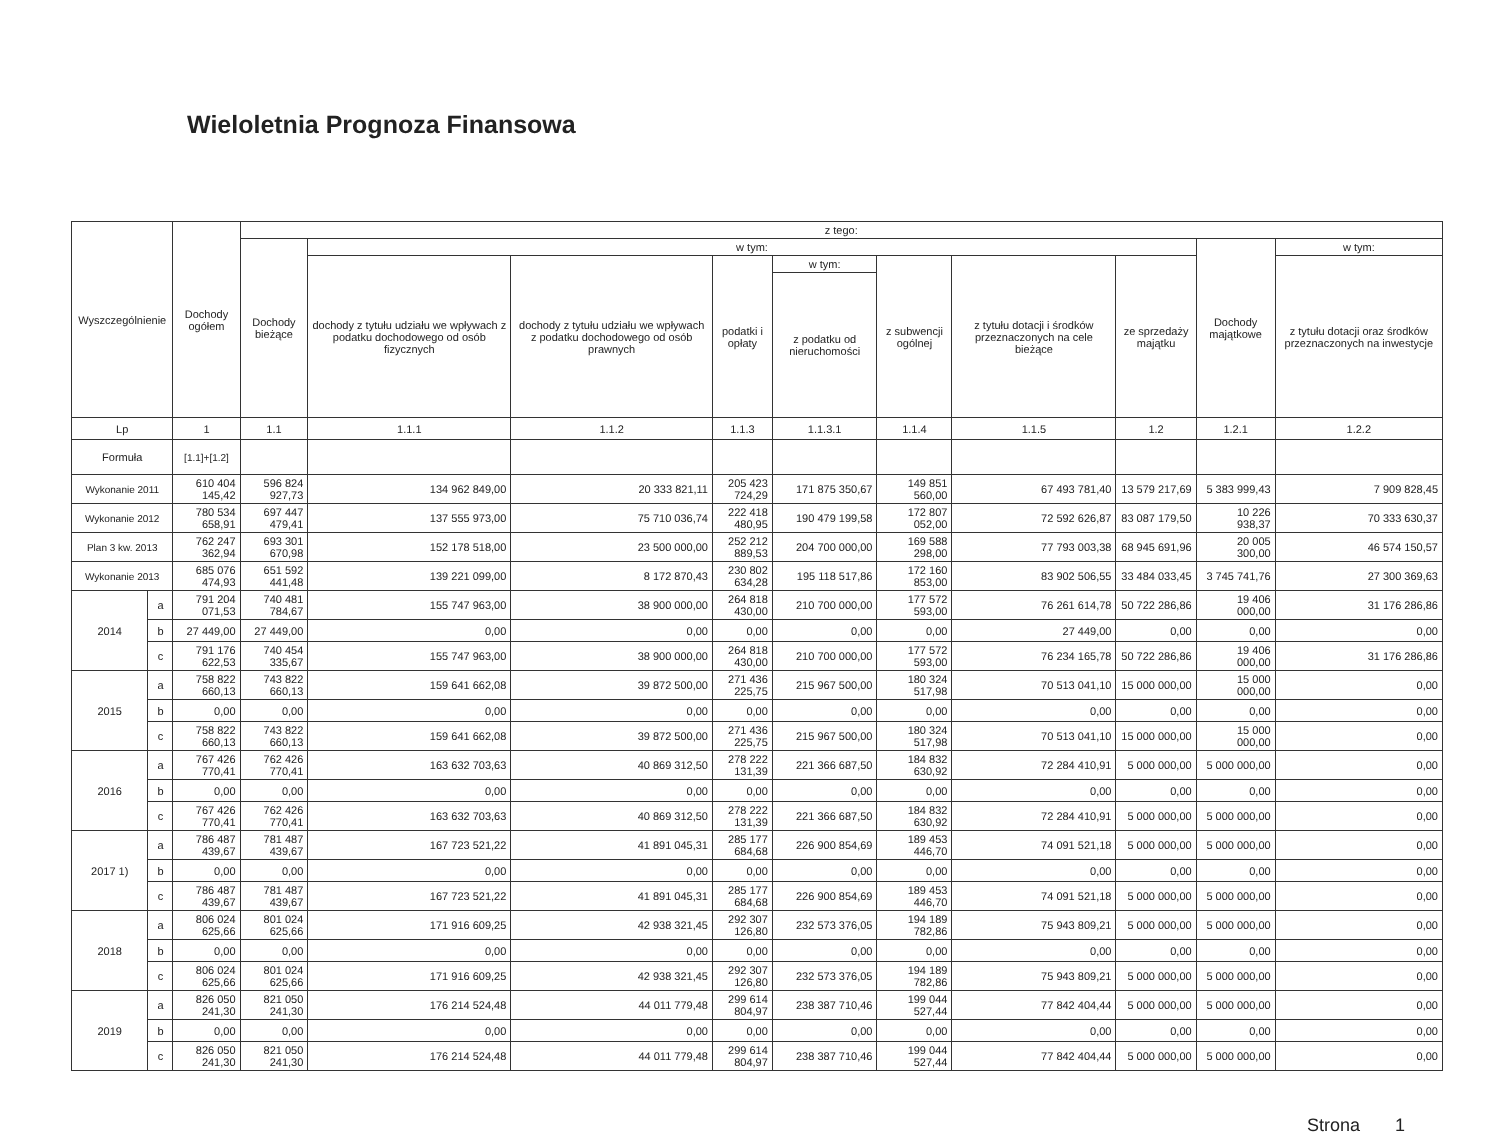Wieloletnia Prognoza Finansowa
| Wyszczególnienie | | Dochody ogółem | z tego: | | | | | | | | | |
| --- | --- | --- | --- | --- | --- | --- | --- | --- | --- | --- | --- | --- |
| | | | Dochody bieżące | w tym: | | | | | | | Dochody majątkowe | w tym: |
| | | | | dochody z tytułu udziału we wpływach z podatku dochodowego od osób fizycznych | dochody z tytułu udziału we wpływach z podatku dochodowego od osób prawnych | podatki i opłaty | w tym: | z subwencji ogólnej | z tytułu dotacji i środków przeznaczonych na cele bieżące | ze sprzedaży majątku | | z tytułu dotacji oraz środków przeznaczonych na inwestycje |
| | | | | | | | z podatku od nieruchomości | | | | | |
| Lp | | 1 | 1.1 | 1.1.1 | 1.1.2 | 1.1.3 | 1.1.3.1 | 1.1.4 | 1.1.5 | 1.2 | 1.2.1 | 1.2.2 |
| Formuła | | [1.1]+[1.2] | | | | | | | | | | |
| Wykonanie 2011 | | 610 404 145,42 | 596 824 927,73 | 134 962 849,00 | 20 333 821,11 | 205 423 724,29 | 171 875 350,67 | 149 851 560,00 | 67 493 781,40 | 13 579 217,69 | 5 383 999,43 | 7 909 828,45 |
| Wykonanie 2012 | | 780 534 658,91 | 697 447 479,41 | 137 555 973,00 | 75 710 036,74 | 222 418 480,95 | 190 479 199,58 | 172 807 052,00 | 72 592 626,87 | 83 087 179,50 | 10 226 938,37 | 70 333 630,37 |
| Plan 3 kw. 2013 | | 762 247 362,94 | 693 301 670,98 | 152 178 518,00 | 23 500 000,00 | 252 212 889,53 | 204 700 000,00 | 169 588 298,00 | 77 793 003,38 | 68 945 691,96 | 20 005 300,00 | 46 574 150,57 |
| Wykonanie 2013 | | 685 076 474,93 | 651 592 441,48 | 139 221 099,00 | 8 172 870,43 | 230 802 634,28 | 195 118 517,86 | 172 160 853,00 | 83 902 506,55 | 33 484 033,45 | 3 745 741,76 | 27 300 369,63 |
| 2014 | a | 791 204 071,53 | 740 481 784,67 | 155 747 963,00 | 38 900 000,00 | 264 818 430,00 | 210 700 000,00 | 177 572 593,00 | 76 261 614,78 | 50 722 286,86 | 19 406 000,00 | 31 176 286,86 |
| | b | 27 449,00 | 27 449,00 | 0,00 | 0,00 | 0,00 | 0,00 | 0,00 | 27 449,00 | 0,00 | 0,00 | 0,00 |
| | c | 791 176 622,53 | 740 454 335,67 | 155 747 963,00 | 38 900 000,00 | 264 818 430,00 | 210 700 000,00 | 177 572 593,00 | 76 234 165,78 | 50 722 286,86 | 19 406 000,00 | 31 176 286,86 |
| 2015 | a | 758 822 660,13 | 743 822 660,13 | 159 641 662,08 | 39 872 500,00 | 271 436 225,75 | 215 967 500,00 | 180 324 517,98 | 70 513 041,10 | 15 000 000,00 | 15 000 000,00 | 0,00 |
| | b | 0,00 | 0,00 | 0,00 | 0,00 | 0,00 | 0,00 | 0,00 | 0,00 | 0,00 | 0,00 | 0,00 |
| | c | 758 822 660,13 | 743 822 660,13 | 159 641 662,08 | 39 872 500,00 | 271 436 225,75 | 215 967 500,00 | 180 324 517,98 | 70 513 041,10 | 15 000 000,00 | 15 000 000,00 | 0,00 |
| 2016 | a | 767 426 770,41 | 762 426 770,41 | 163 632 703,63 | 40 869 312,50 | 278 222 131,39 | 221 366 687,50 | 184 832 630,92 | 72 284 410,91 | 5 000 000,00 | 5 000 000,00 | 0,00 |
| | b | 0,00 | 0,00 | 0,00 | 0,00 | 0,00 | 0,00 | 0,00 | 0,00 | 0,00 | 0,00 | 0,00 |
| | c | 767 426 770,41 | 762 426 770,41 | 163 632 703,63 | 40 869 312,50 | 278 222 131,39 | 221 366 687,50 | 184 832 630,92 | 72 284 410,91 | 5 000 000,00 | 5 000 000,00 | 0,00 |
| 2017 1) | a | 786 487 439,67 | 781 487 439,67 | 167 723 521,22 | 41 891 045,31 | 285 177 684,68 | 226 900 854,69 | 189 453 446,70 | 74 091 521,18 | 5 000 000,00 | 5 000 000,00 | 0,00 |
| | b | 0,00 | 0,00 | 0,00 | 0,00 | 0,00 | 0,00 | 0,00 | 0,00 | 0,00 | 0,00 | 0,00 |
| | c | 786 487 439,67 | 781 487 439,67 | 167 723 521,22 | 41 891 045,31 | 285 177 684,68 | 226 900 854,69 | 189 453 446,70 | 74 091 521,18 | 5 000 000,00 | 5 000 000,00 | 0,00 |
| 2018 | a | 806 024 625,66 | 801 024 625,66 | 171 916 609,25 | 42 938 321,45 | 292 307 126,80 | 232 573 376,05 | 194 189 782,86 | 75 943 809,21 | 5 000 000,00 | 5 000 000,00 | 0,00 |
| | b | 0,00 | 0,00 | 0,00 | 0,00 | 0,00 | 0,00 | 0,00 | 0,00 | 0,00 | 0,00 | 0,00 |
| | c | 806 024 625,66 | 801 024 625,66 | 171 916 609,25 | 42 938 321,45 | 292 307 126,80 | 232 573 376,05 | 194 189 782,86 | 75 943 809,21 | 5 000 000,00 | 5 000 000,00 | 0,00 |
| 2019 | a | 826 050 241,30 | 821 050 241,30 | 176 214 524,48 | 44 011 779,48 | 299 614 804,97 | 238 387 710,46 | 199 044 527,44 | 77 842 404,44 | 5 000 000,00 | 5 000 000,00 | 0,00 |
| | b | 0,00 | 0,00 | 0,00 | 0,00 | 0,00 | 0,00 | 0,00 | 0,00 | 0,00 | 0,00 | 0,00 |
| | c | 826 050 241,30 | 821 050 241,30 | 176 214 524,48 | 44 011 779,48 | 299 614 804,97 | 238 387 710,46 | 199 044 527,44 | 77 842 404,44 | 5 000 000,00 | 5 000 000,00 | 0,00 |
Strona 1